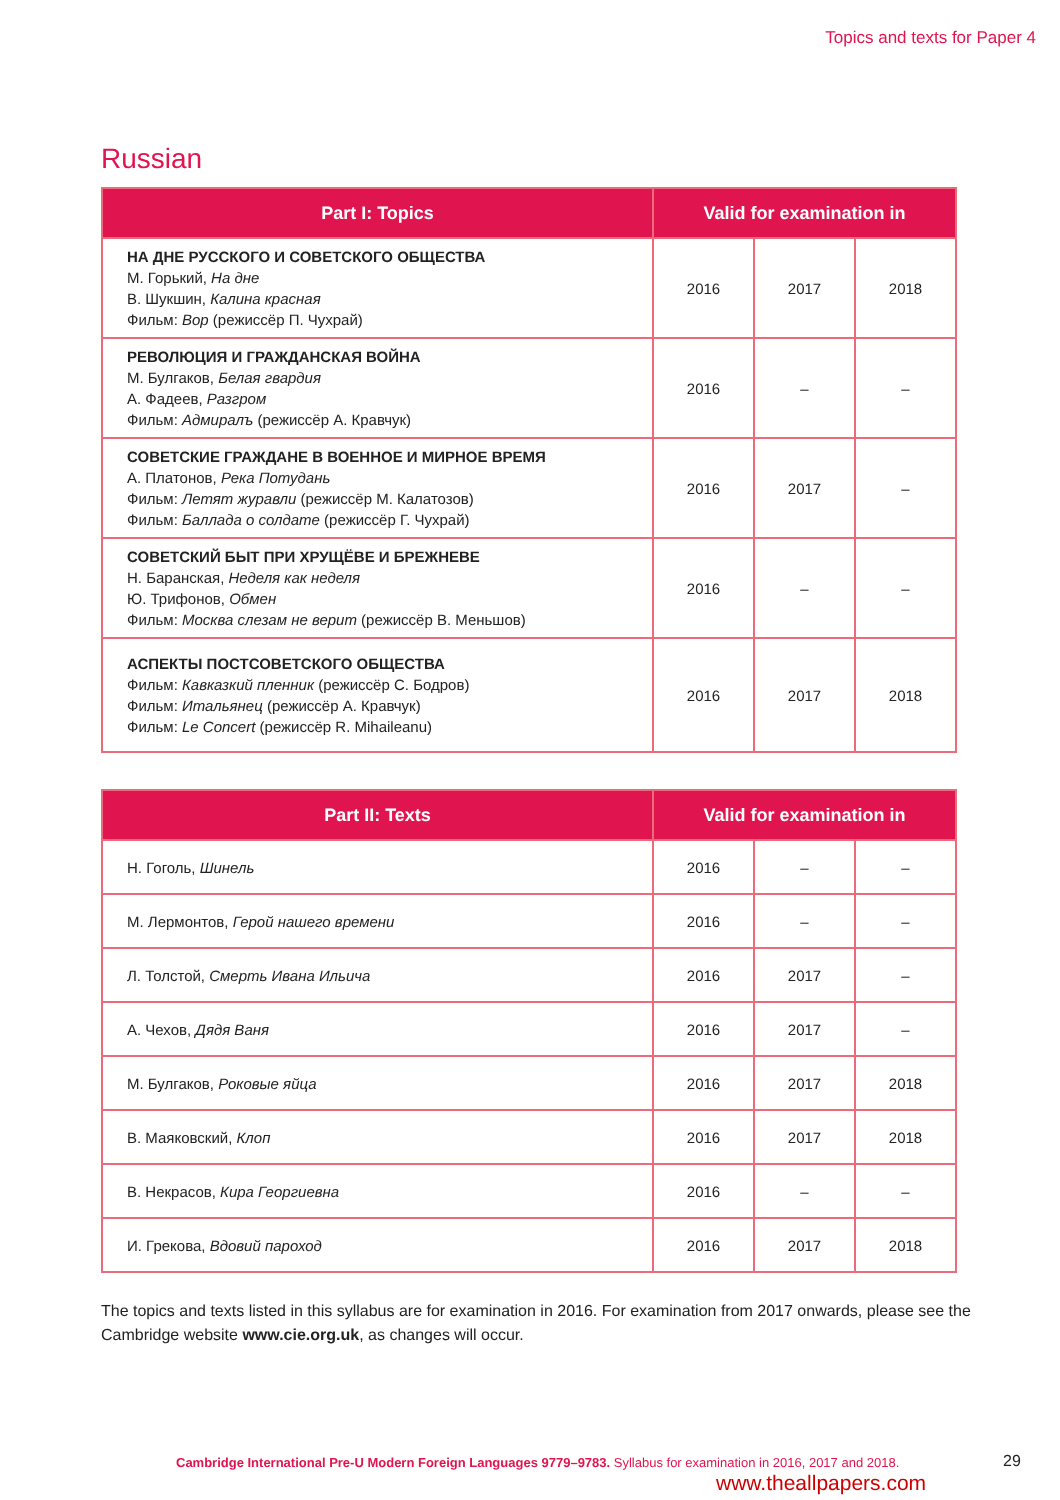Topics and texts for Paper 4
Russian
| Part I: Topics | Valid for examination in | | |
| --- | --- | --- | --- |
| НА ДНЕ РУССКОГО И СОВЕТСКОГО ОБЩЕСТВА М. Горький, На дне В. Шукшин, Калина красная Фильм: Вор (режиссёр П. Чухрай) | 2016 | 2017 | 2018 |
| РЕВОЛЮЦИЯ И ГРАЖДАНСКАЯ ВОЙНА М. Булгаков, Белая гвардия А. Фадеев, Разгром Фильм: Адмиралъ (режиссёр А. Кравчук) | 2016 | – | – |
| СОВЕТСКИЕ ГРАЖДАНЕ В ВОЕННОЕ И МИРНОЕ ВРЕМЯ А. Платонов, Река Потудань Фильм: Летят журавли (режиссёр М. Калатозов) Фильм: Баллада о солдате (режиссёр Г. Чухрай) | 2016 | 2017 | – |
| СОВЕТСКИЙ БЫТ ПРИ ХРУЩЁВЕ И БРЕЖНЕВЕ Н. Баранская, Неделя как неделя Ю. Трифонов, Обмен Фильм: Москва слезам не верит (режиссёр В. Меньшов) | 2016 | – | – |
| АСПЕКТЫ ПОСТСОВЕТСКОГО ОБЩЕСТВА Фильм: Кавказкий пленник (режиссёр С. Бодров) Фильм: Итальянец (режиссёр А. Кравчук) Фильм: Le Concert (режиссёр R. Mihaileanu) | 2016 | 2017 | 2018 |
| Part II: Texts | Valid for examination in | | |
| --- | --- | --- | --- |
| Н. Гоголь, Шинель | 2016 | – | – |
| М. Лермонтов, Герой нашего времени | 2016 | – | – |
| Л. Толстой, Смерть Ивана Ильича | 2016 | 2017 | – |
| А. Чехов, Дядя Ваня | 2016 | 2017 | – |
| М. Булгаков, Роковые яйца | 2016 | 2017 | 2018 |
| В. Маяковский, Клоп | 2016 | 2017 | 2018 |
| В. Некрасов, Кира Георгиевна | 2016 | – | – |
| И. Грекова, Вдовий пароход | 2016 | 2017 | 2018 |
The topics and texts listed in this syllabus are for examination in 2016. For examination from 2017 onwards, please see the Cambridge website www.cie.org.uk, as changes will occur.
Cambridge International Pre-U Modern Foreign Languages 9779–9783. Syllabus for examination in 2016, 2017 and 2018.
29
www.theallpapers.com